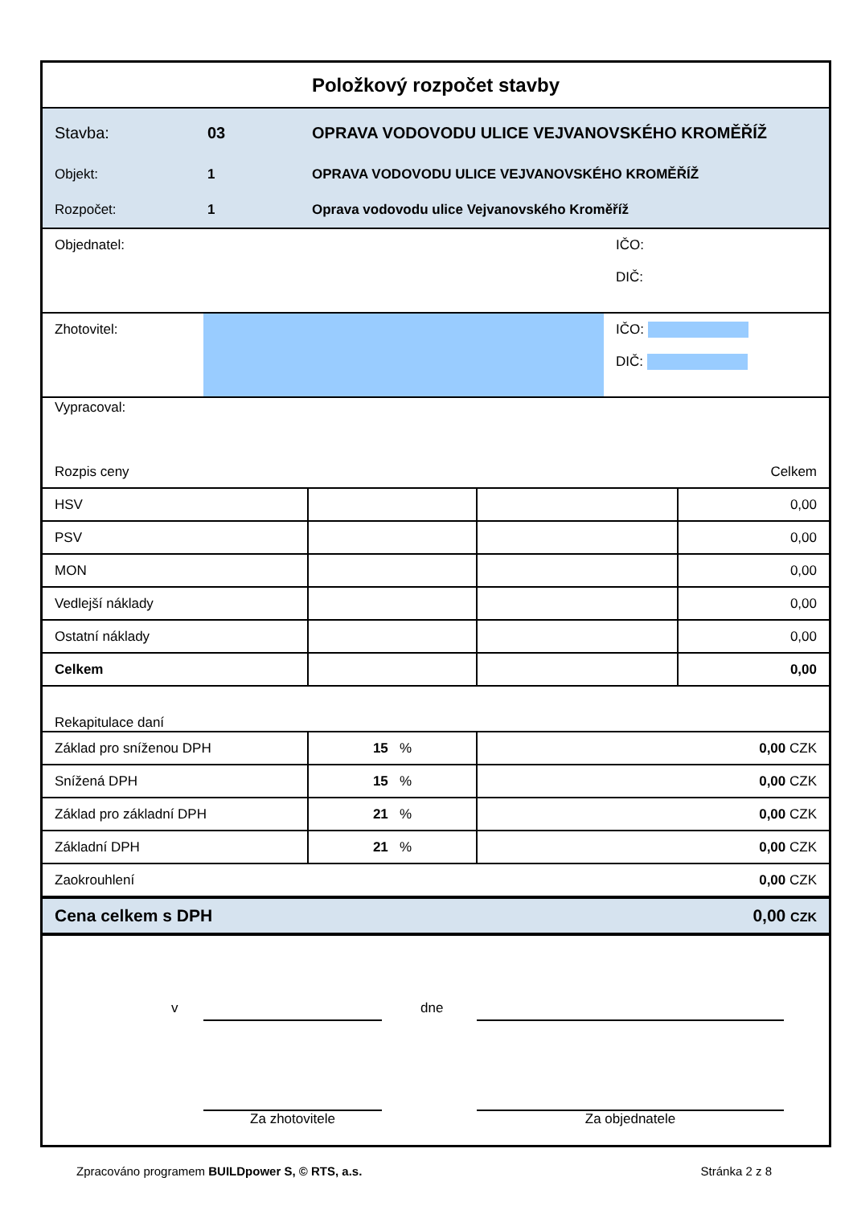| Položkový rozpočet stavby | | |
| Stavba: | 03 | OPRAVA VODOVODU ULICE VEJVANOVSKÉHO KROMĚŘÍŽ |
| Objekt: | 1 | OPRAVA VODOVODU ULICE VEJVANOVSKÉHO KROMĚŘÍŽ |
| Rozpočet: | 1 | Oprava vodovodu ulice Vejvanovského Kroměříž |
| Objednatel: | | IČO: DIČ: |
| Zhotovitel: | | IČO: DIČ: |
| Vypracoval: | | |
| Rozpis ceny | | | Celkem |
| HSV | | | 0,00 |
| PSV | | | 0,00 |
| MON | | | 0,00 |
| Vedlejší náklady | | | 0,00 |
| Ostatní náklady | | | 0,00 |
| Celkem | | | 0,00 |
| Rekapitulace daní | | | |
| Základ pro sníženou DPH | 15 % | 0,00 CZK | |
| Snížená DPH | 15 % | 0,00 CZK | |
| Základ pro základní DPH | 21 % | 0,00 CZK | |
| Základní DPH | 21 % | 0,00 CZK | |
| Zaokrouhlení | | 0,00 CZK | |
| Cena celkem s DPH | | 0,00 CZK | |
v dne
Za zhotovitele Za objednatele
Zpracováno programem BUILDpower S, © RTS, a.s. Stránka 2 z 8